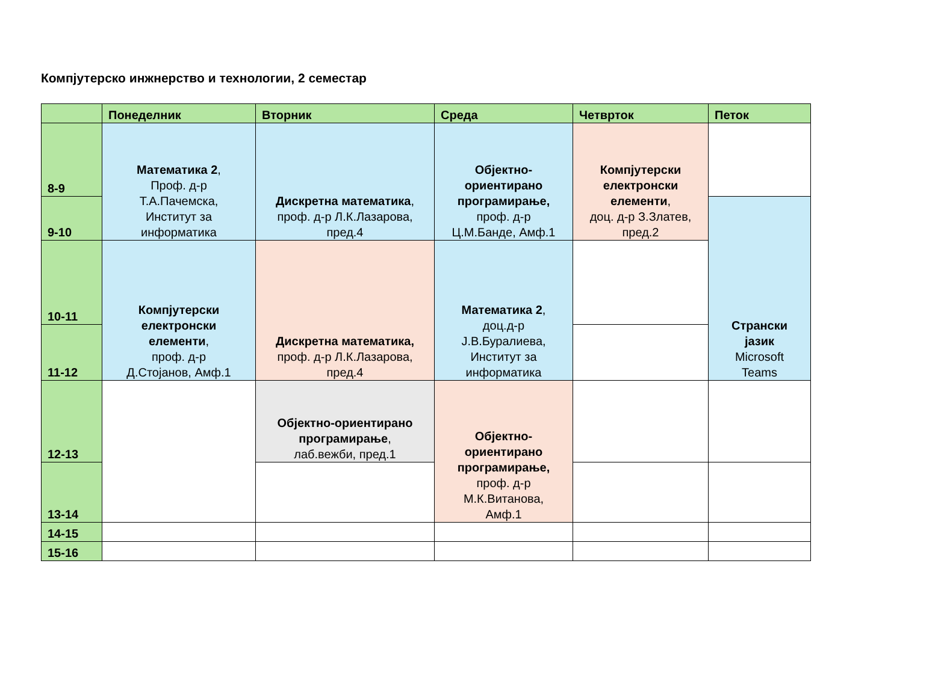Компјутерско инжнерство и технологии, 2 семестар
| | Понеделник | Вторник | Среда | Четврток | Петок |
| --- | --- | --- | --- | --- | --- |
| 8-9 | Математика 2 , Проф. д-р Т.А.Пачемска, Институт за информатика | Дискретна математика , проф. д-р Л.К.Лазарова, пред.4 | Објектно- ориентирано програмирање, проф. д-р Ц.М.Банде, Амф.1 | Компјутерски електронски елементи , доц. д-р З.Златев, пред.2 | |
| 9-10 | | | | | Странски јазик Microsoft Teams |
| 10-11 | Компјутерски електронски елементи , проф. д-р Д.Стојанов, Амф.1 | Дискретна математика, проф. д-р Л.К.Лазарова, пред.4 | Математика 2 , доц.д-р Ј.В.Буралиева, Институт за информатика | | |
| 11-12 | | | | | |
| 12-13 | | Објектно-ориентирано програмирање , лаб.вежби, пред.1 | Објектно- ориентирано програмирање, проф. д-р М.К.Витанова, Амф.1 | | |
| 13-14 | | | | | |
| 14-15 | | | | | |
| 15-16 | | | | | |